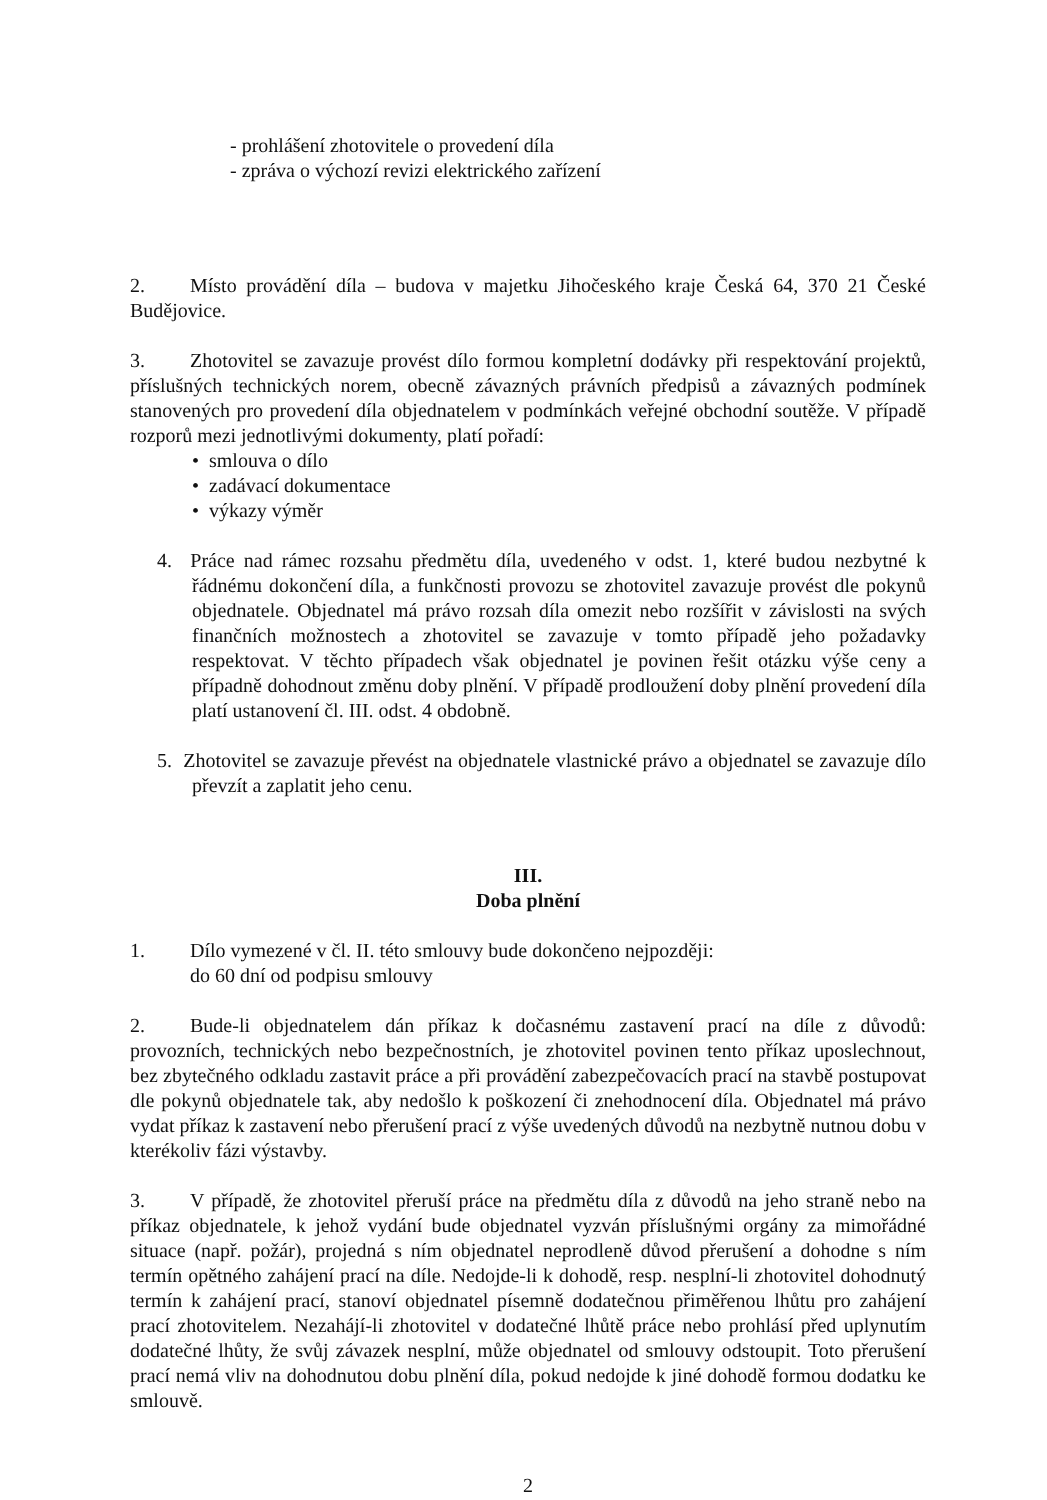- prohlášení zhotovitele o provedení díla
- zpráva o výchozí revizi elektrického zařízení
2. Místo provádění díla – budova v majetku Jihočeského kraje Česká 64, 370 21 České Budějovice.
3. Zhotovitel se zavazuje provést dílo formou kompletní dodávky při respektování projektů, příslušných technických norem, obecně závazných právních předpisů a závazných podmínek stanovených pro provedení díla objednatelem v podmínkách veřejné obchodní soutěže. V případě rozporů mezi jednotlivými dokumenty, platí pořadí:
• smlouva o dílo
• zadávací dokumentace
• výkazy výměr
4. Práce nad rámec rozsahu předmětu díla, uvedeného v odst. 1, které budou nezbytné k řádnému dokončení díla, a funkčnosti provozu se zhotovitel zavazuje provést dle pokynů objednatele. Objednatel má právo rozsah díla omezit nebo rozšířit v závislosti na svých finančních možnostech a zhotovitel se zavazuje v tomto případě jeho požadavky respektovat. V těchto případech však objednatel je povinen řešit otázku výše ceny a případně dohodnout změnu doby plnění. V případě prodloužení doby plnění provedení díla platí ustanovení čl. III. odst. 4 obdobně.
5. Zhotovitel se zavazuje převést na objednatele vlastnické právo a objednatel se zavazuje dílo převzít a zaplatit jeho cenu.
III.
Doba plnění
1. Dílo vymezené v čl. II. této smlouvy bude dokončeno nejpozději:
do 60 dní od podpisu smlouvy
2. Bude-li objednatelem dán příkaz k dočasnému zastavení prací na díle z důvodů: provozních, technických nebo bezpečnostních, je zhotovitel povinen tento příkaz uposlechnout, bez zbytečného odkladu zastavit práce a při provádění zabezpečovacích prací na stavbě postupovat dle pokynů objednatele tak, aby nedošlo k poškození či znehodnocení díla. Objednatel má právo vydat příkaz k zastavení nebo přerušení prací z výše uvedených důvodů na nezbytně nutnou dobu v kterékoliv fázi výstavby.
3. V případě, že zhotovitel přeruší práce na předmětu díla z důvodů na jeho straně nebo na příkaz objednatele, k jehož vydání bude objednatel vyzván příslušnými orgány za mimořádné situace (např. požár), projedná s ním objednatel neprodleně důvod přerušení a dohodne s ním termín opětného zahájení prací na díle. Nedojde-li k dohodě, resp. nesplní-li zhotovitel dohodnutý termín k zahájení prací, stanoví objednatel písemně dodatečnou přiměřenou lhůtu pro zahájení prací zhotovitelem. Nezahájí-li zhotovitel v dodatečné lhůtě práce nebo prohlásí před uplynutím dodatečné lhůty, že svůj závazek nesplní, může objednatel od smlouvy odstoupit. Toto přerušení prací nemá vliv na dohodnutou dobu plnění díla, pokud nedojde k jiné dohodě formou dodatku ke smlouvě.
2